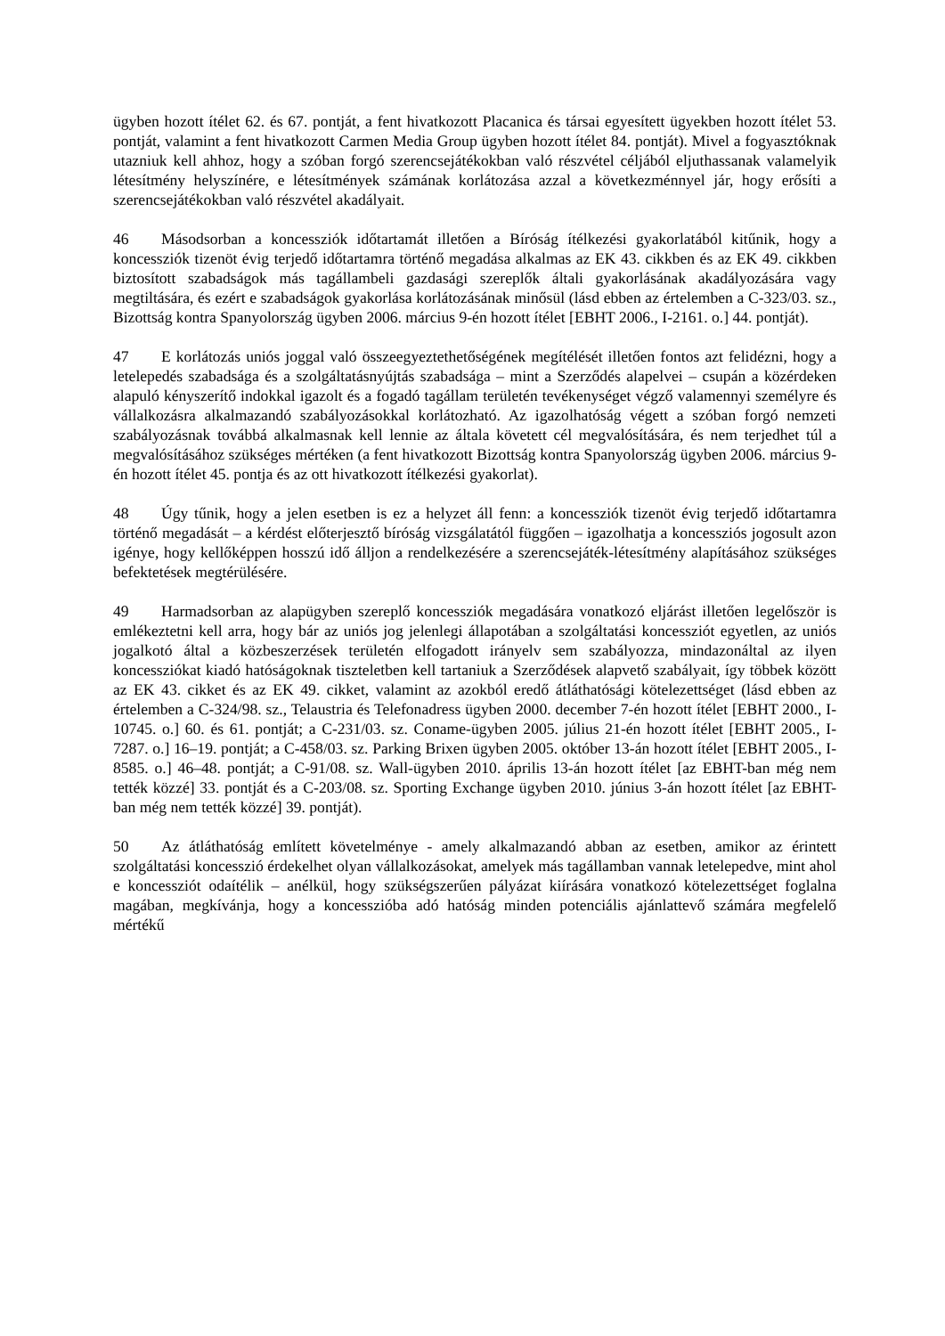ügyben hozott ítélet 62. és 67. pontját, a fent hivatkozott Placanica és társai egyesített ügyekben hozott ítélet 53. pontját, valamint a fent hivatkozott Carmen Media Group ügyben hozott ítélet 84. pontját). Mivel a fogyasztóknak utazniuk kell ahhoz, hogy a szóban forgó szerencsejátékokban való részvétel céljából eljuthassanak valamelyik létesítmény helyszínére, e létesítmények számának korlátozása azzal a következménnyel jár, hogy erősíti a szerencsejátékokban való részvétel akadályait.
46 Másodsorban a koncessziók időtartamát illetően a Bíróság ítélkezési gyakorlatából kitűnik, hogy a koncessziók tizenöt évig terjedő időtartamra történő megadása alkalmas az EK 43. cikkben és az EK 49. cikkben biztosított szabadságok más tagállambeli gazdasági szereplők általi gyakorlásának akadályozására vagy megtiltására, és ezért e szabadságok gyakorlása korlátozásának minősül (lásd ebben az értelemben a C-323/03. sz., Bizottság kontra Spanyolország ügyben 2006. március 9-én hozott ítélet [EBHT 2006., I-2161. o.] 44. pontját).
47 E korlátozás uniós joggal való összeegyeztethetőségének megítélését illetően fontos azt felidézni, hogy a letelepedés szabadsága és a szolgáltatásnyújtás szabadsága – mint a Szerződés alapelvei – csupán a közérdeken alapuló kényszerítő indokkal igazolt és a fogadó tagállam területén tevékenységet végző valamennyi személyre és vállalkozásra alkalmazandó szabályozásokkal korlátozható. Az igazolhatóság végett a szóban forgó nemzeti szabályozásnak továbbá alkalmasnak kell lennie az általa követett cél megvalósítására, és nem terjedhet túl a megvalósításához szükséges mértéken (a fent hivatkozott Bizottság kontra Spanyolország ügyben 2006. március 9-én hozott ítélet 45. pontja és az ott hivatkozott ítélkezési gyakorlat).
48 Úgy tűnik, hogy a jelen esetben is ez a helyzet áll fenn: a koncessziók tizenöt évig terjedő időtartamra történő megadását – a kérdést előterjesztő bíróság vizsgálatától függően – igazolhatja a koncessziós jogosult azon igénye, hogy kellőképpen hosszú idő álljon a rendelkezésére a szerencsejáték-létesítmény alapításához szükséges befektetések megtérülésére.
49 Harmadsorban az alapügyben szereplő koncessziók megadására vonatkozó eljárást illetően legelőször is emlékeztetni kell arra, hogy bár az uniós jog jelenlegi állapotában a szolgáltatási koncessziót egyetlen, az uniós jogalkotó által a közbeszerzések területén elfogadott irányelv sem szabályozza, mindazonáltal az ilyen koncessziókat kiadó hatóságoknak tiszteletben kell tartaniuk a Szerződések alapvető szabályait, így többek között az EK 43. cikket és az EK 49. cikket, valamint az azokból eredő átláthatósági kötelezettséget (lásd ebben az értelemben a C-324/98. sz., Telaustria és Telefonadress ügyben 2000. december 7-én hozott ítélet [EBHT 2000., I-10745. o.] 60. és 61. pontját; a C-231/03. sz. Coname-ügyben 2005. július 21-én hozott ítélet [EBHT 2005., I-7287. o.] 16–19. pontját; a C-458/03. sz. Parking Brixen ügyben 2005. október 13-án hozott ítélet [EBHT 2005., I-8585. o.] 46–48. pontját; a C-91/08. sz. Wall-ügyben 2010. április 13-án hozott ítélet [az EBHT-ban még nem tették közzé] 33. pontját és a C-203/08. sz. Sporting Exchange ügyben 2010. június 3-án hozott ítélet [az EBHT-ban még nem tették közzé] 39. pontját).
50 Az átláthatóság említett követelménye - amely alkalmazandó abban az esetben, amikor az érintett szolgáltatási koncesszió érdekelhet olyan vállalkozásokat, amelyek más tagállamban vannak letelepedve, mint ahol e koncessziót odaítélik – anélkül, hogy szükségszerűen pályázat kiírására vonatkozó kötelezettséget foglalna magában, megkívánja, hogy a koncesszióba adó hatóság minden potenciális ajánlattevő számára megfelelő mértékű